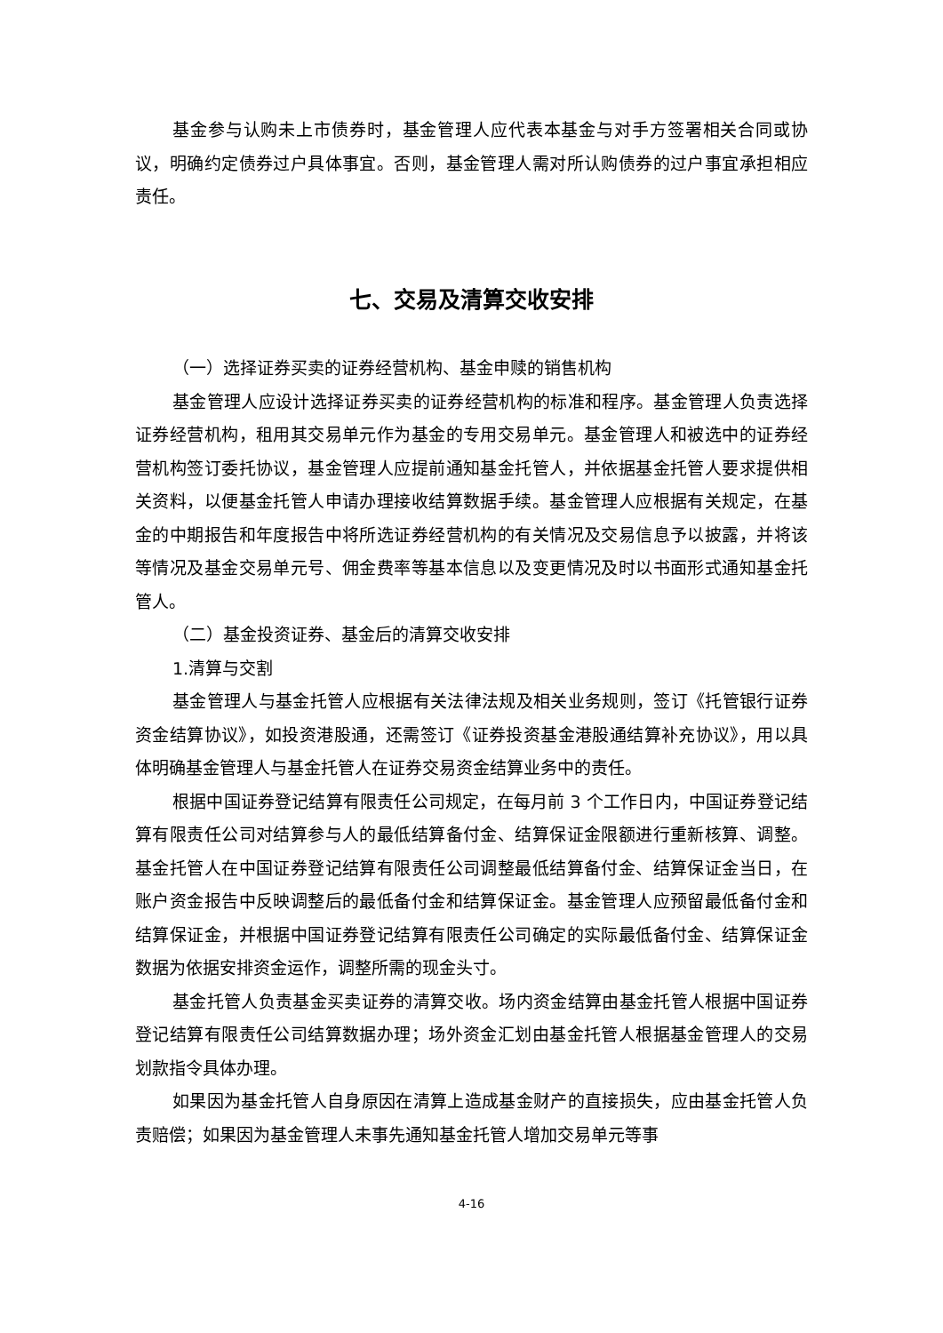基金参与认购未上市债券时，基金管理人应代表本基金与对手方签署相关合同或协议，明确约定债券过户具体事宜。否则，基金管理人需对所认购债券的过户事宜承担相应责任。
七、交易及清算交收安排
（一）选择证券买卖的证券经营机构、基金申赎的销售机构
基金管理人应设计选择证券买卖的证券经营机构的标准和程序。基金管理人负责选择证券经营机构，租用其交易单元作为基金的专用交易单元。基金管理人和被选中的证券经营机构签订委托协议，基金管理人应提前通知基金托管人，并依据基金托管人要求提供相关资料，以便基金托管人申请办理接收结算数据手续。基金管理人应根据有关规定，在基金的中期报告和年度报告中将所选证券经营机构的有关情况及交易信息予以披露，并将该等情况及基金交易单元号、佣金费率等基本信息以及变更情况及时以书面形式通知基金托管人。
（二）基金投资证券、基金后的清算交收安排
1.清算与交割
基金管理人与基金托管人应根据有关法律法规及相关业务规则，签订《托管银行证券资金结算协议》，如投资港股通，还需签订《证券投资基金港股通结算补充协议》，用以具体明确基金管理人与基金托管人在证券交易资金结算业务中的责任。
根据中国证券登记结算有限责任公司规定，在每月前 3 个工作日内，中国证券登记结算有限责任公司对结算参与人的最低结算备付金、结算保证金限额进行重新核算、调整。基金托管人在中国证券登记结算有限责任公司调整最低结算备付金、结算保证金当日，在账户资金报告中反映调整后的最低备付金和结算保证金。基金管理人应预留最低备付金和结算保证金，并根据中国证券登记结算有限责任公司确定的实际最低备付金、结算保证金数据为依据安排资金运作，调整所需的现金头寸。
基金托管人负责基金买卖证券的清算交收。场内资金结算由基金托管人根据中国证券登记结算有限责任公司结算数据办理；场外资金汇划由基金托管人根据基金管理人的交易划款指令具体办理。
如果因为基金托管人自身原因在清算上造成基金财产的直接损失，应由基金托管人负责赔偿；如果因为基金管理人未事先通知基金托管人增加交易单元等事
4-16